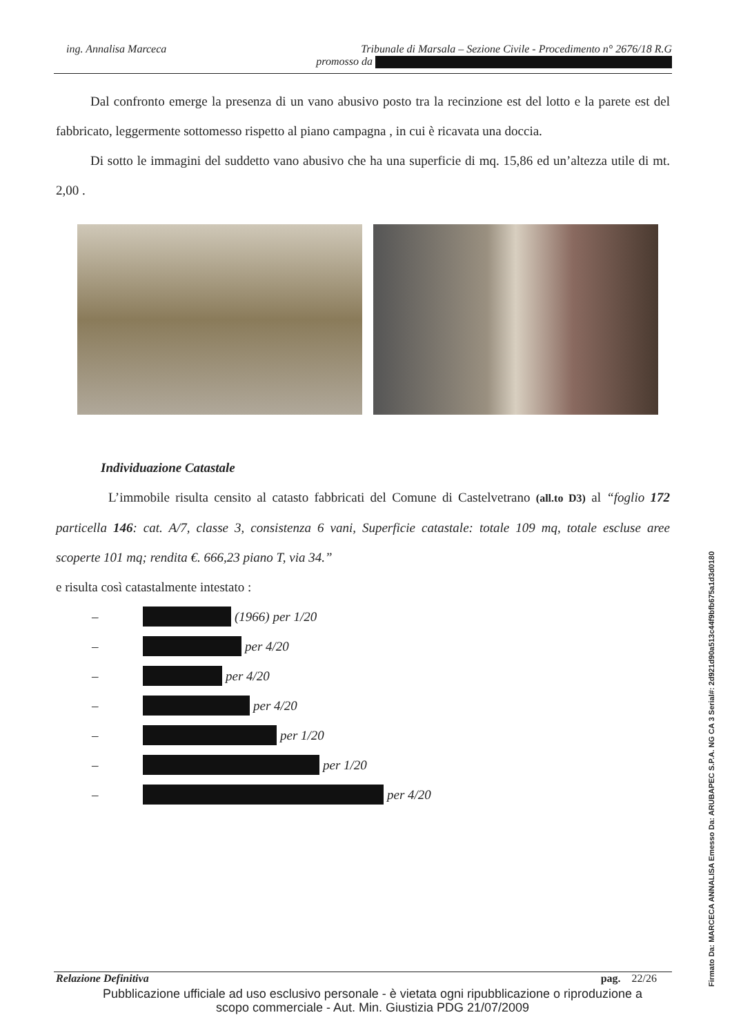ing. Annalisa Marceca Tribunale di Marsala – Sezione Civile - Procedimento n° 2676/18 R.G
promosso da
Dal confronto emerge la presenza di un vano abusivo posto tra la recinzione est del lotto e la parete est del fabbricato, leggermente sottomesso rispetto al piano campagna , in cui è ricavata una doccia.
Di sotto le immagini del suddetto vano abusivo che ha una superficie di mq. 15,86 ed un’altezza utile di mt. 2,00 .
Individuazione Catastale
L’immobile risulta censito al catasto fabbricati del Comune di Castelvetrano (all.to D3) al “foglio 172 particella 146: cat. A/7, classe 3, consistenza 6 vani, Superficie catastale: totale 109 mq, totale escluse aree scoperte 101 mq; rendita €. 666,23 piano T, via 34.”
e risulta così catastalmente intestato :
– (1966) per 1/20
– per 4/20
– per 4/20
– per 4/20
– per 1/20
– per 1/20
– per 4/20
Relazione Definitiva pag. 22/26
Pubblicazione ufficiale ad uso esclusivo personale - è vietata ogni ripubblicazione o riproduzione a scopo commerciale - Aut. Min. Giustizia PDG 21/07/2009
Firmato Da: MARCECA ANNALISA Emesso Da: ARUBAPEC S.P.A. NG CA 3 Serial#: 2d921d90a513c44f9bfb675a1d3d0180